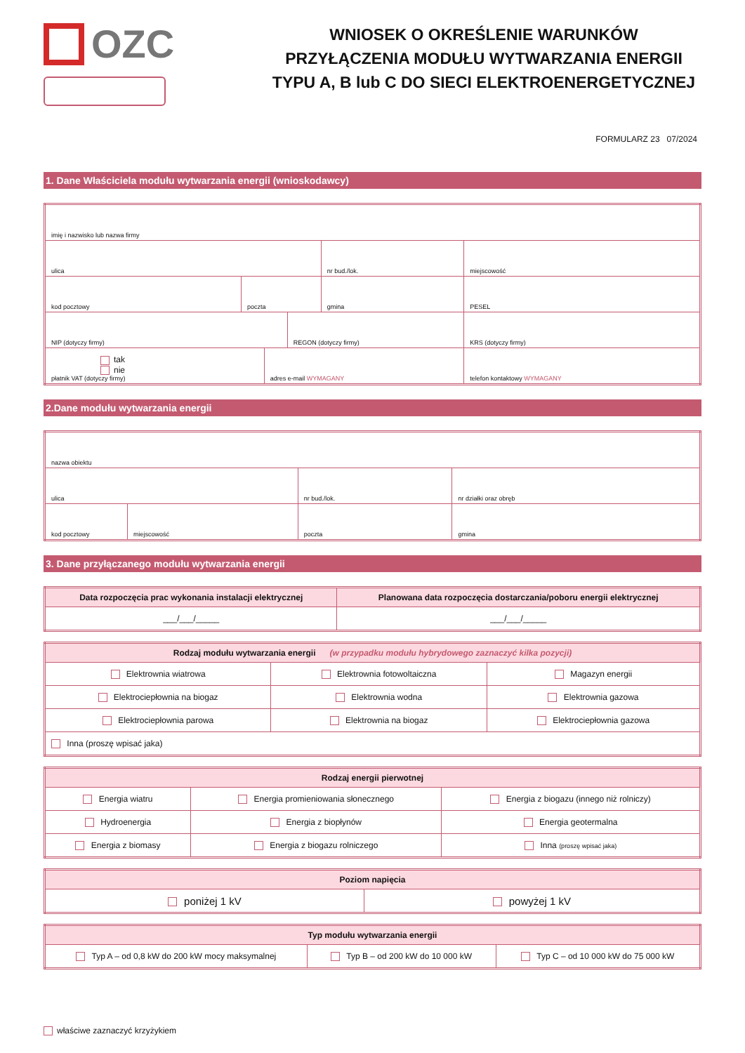OZC
WNIOSEK O OKREŚLENIE WARUNKÓW PRZYŁĄCZENIA MODUŁU WYTWARZANIA ENERGII TYPU A, B lub C DO SIECI ELEKTROENERGETYCZNEJ
FORMULARZ 23 07/2024
1. Dane Właściciela modułu wytwarzania energii (wnioskodawcy)
| imię i nazwisko lub nazwa firmy | | | | | | | |
| ulica | | | | | nr bud./lok. | miejscowość | |
| kod pocztowy | poczta | | | gmina | | | PESEL |
| NIP (dotyczy firmy) | | | REGON (dotyczy firmy) | | | KRS (dotyczy firmy) | |
| tak nie płatnik VAT (dotyczy firmy) | | adres e-mail WYMAGANY | | | | telefon kontaktowy WYMAGANY | |
2.Dane modułu wytwarzania energii
| nazwa obiektu | | | |
| ulica | | nr bud./lok. | nr działki oraz obręb |
| kod pocztowy | miejscowość | poczta | gmina |
3. Dane przyłączanego modułu wytwarzania energii
| Data rozpoczęcia prac wykonania instalacji elektrycznej | Planowana data rozpoczęcia dostarczania/poboru energii elektrycznej |
| --- | --- |
| ___/___/_____ | ___/___/_____ |
| Rodzaj modułu wytwarzania energii (w przypadku modułu hybrydowego zaznaczyć kilka pozycji) | | |
| --- | --- | --- |
| Elektrownia wiatrowa | Elektrownia fotowoltaiczna | Magazyn energii |
| Elektrociepłownia na biogaz | Elektrownia wodna | Elektrownia gazowa |
| Elektrociepłownia parowa | Elektrownia na biogaz | Elektrociepłownia gazowa |
| Inna (proszę wpisać jaka) | | |
| Rodzaj energii pierwotnej | | |
| --- | --- | --- |
| Energia wiatru | Energia promieniowania słonecznego | Energia z biogazu (innego niż rolniczy) |
| Hydroenergia | Energia z biopłynów | Energia geotermalna |
| Energia z biomasy | Energia z biogazu rolniczego | Inna (proszę wpisać jaka) |
| Poziom napięcia | |
| --- | --- |
| poniżej 1 kV | powyżej 1 kV |
| Typ modułu wytwarzania energii | | |
| --- | --- | --- |
| Typ A – od 0,8 kW do 200 kW mocy maksymalnej | Typ B – od 200 kW do 10 000 kW | Typ C – od 10 000 kW do 75 000 kW |
właściwe zaznaczyć krzyżykiem